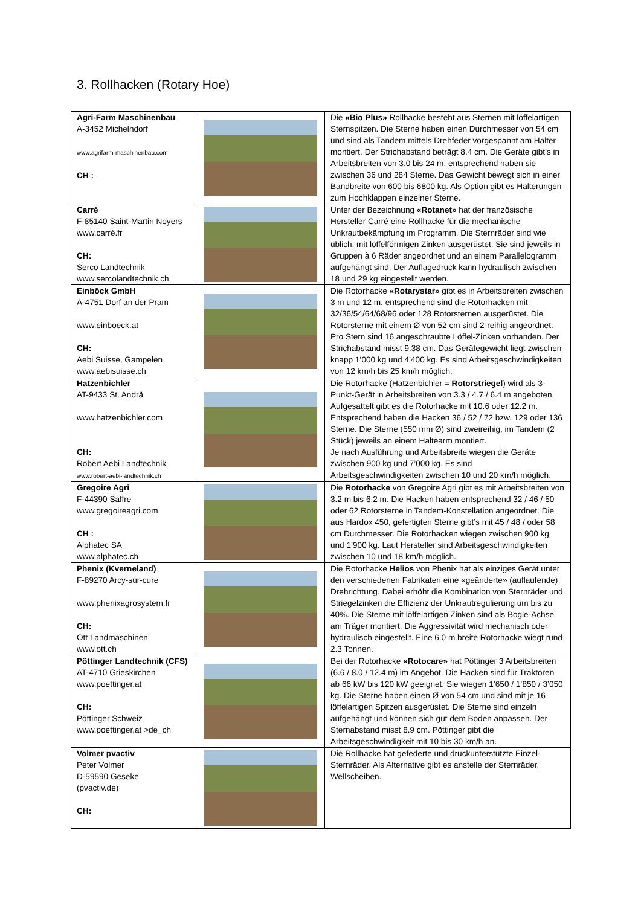3. Rollhacken (Rotary Hoe)
| Agri-Farm Maschinenbau A-3452 Michelndorf www.agrifarm-maschinenbau.com CH : | | Die «Bio Plus» Rollhacke besteht aus Sternen mit löffelartigen Sternspitzen. Die Sterne haben einen Durchmesser von 54 cm und sind als Tandem mittels Drehfeder vorgespannt am Halter montiert. Der Strichabstand beträgt 8.4 cm. Die Geräte gibt’s in Arbeitsbreiten von 3.0 bis 24 m, entsprechend haben sie zwischen 36 und 284 Sterne. Das Gewicht bewegt sich in einer Bandbreite von 600 bis 6800 kg. Als Option gibt es Halterungen zum Hochklappen einzelner Sterne. |
| Carré F-85140 Saint-Martin Noyers www.carré.fr CH: Serco Landtechnik www.sercolandtechnik.ch | | Unter der Bezeichnung «Rotanet» hat der französische Hersteller Carré eine Rollhacke für die mechanische Unkrautbekämpfung im Programm. Die Sternräder sind wie üblich, mit löffelförmigen Zinken ausgerüstet. Sie sind jeweils in Gruppen à 6 Räder angeordnet und an einem Parallelogramm aufgehängt sind. Der Auflagedruck kann hydraulisch zwischen 18 und 29 kg eingestellt werden. |
| Einböck GmbH A-4751 Dorf an der Pram www.einboeck.at CH: Aebi Suisse, Gampelen www.aebisuisse.ch | | Die Rotorhacke «Rotarystar» gibt es in Arbeitsbreiten zwischen 3 m und 12 m. entsprechend sind die Rotorhacken mit 32/36/54/64/68/96 oder 128 Rotorsternen ausgerüstet. Die Rotorsterne mit einem Ø von 52 cm sind 2-reihig angeordnet. Pro Stern sind 16 angeschraubte Löffel-Zinken vorhanden. Der Strichabstand misst 9.38 cm. Das Gerätegewicht liegt zwischen knapp 1’000 kg und 4’400 kg. Es sind Arbeitsgeschwindigkeiten von 12 km/h bis 25 km/h möglich. |
| Hatzenbichler AT-9433 St. Andrä www.hatzenbichler.com CH: Robert Aebi Landtechnik www.robert-aebi-landtechnik.ch | | Die Rotorhacke (Hatzenbichler = Rotorstriegel ) wird als 3-Punkt-Gerät in Arbeitsbreiten von 3.3 / 4.7 / 6.4 m angeboten. Aufgesattelt gibt es die Rotorhacke mit 10.6 oder 12.2 m. Entsprechend haben die Hacken 36 / 52 / 72 bzw. 129 oder 136 Sterne. Die Sterne (550 mm Ø) sind zweireihig, im Tandem (2 Stück) jeweils an einem Haltearm montiert. Je nach Ausführung und Arbeitsbreite wiegen die Geräte zwischen 900 kg und 7’000 kg. Es sind Arbeitsgeschwindigkeiten zwischen 10 und 20 km/h möglich. |
| Gregoire Agri F-44390 Saffre www.gregoireagri.com CH : Alphatec SA www.alphatec.ch | | Die Rotorhacke von Gregoire Agri gibt es mit Arbeitsbreiten von 3.2 m bis 6.2 m. Die Hacken haben entsprechend 32 / 46 / 50 oder 62 Rotorsterne in Tandem-Konstellation angeordnet. Die aus Hardox 450, gefertigten Sterne gibt’s mit 45 / 48 / oder 58 cm Durchmesser. Die Rotorhacken wiegen zwischen 900 kg und 1’900 kg. Laut Hersteller sind Arbeitsgeschwindigkeiten zwischen 10 und 18 km/h möglich. |
| Phenix (Kverneland) F-89270 Arcy-sur-cure www.phenixagrosystem.fr CH: Ott Landmaschinen www.ott.ch | | Die Rotorhacke Helios von Phenix hat als einziges Gerät unter den verschiedenen Fabrikaten eine «geänderte» (auflaufende) Drehrichtung. Dabei erhöht die Kombination von Sternräder und Striegelzinken die Effizienz der Unkrautregulierung um bis zu 40%. Die Sterne mit löffelartigen Zinken sind als Bogie-Achse am Träger montiert. Die Aggressivität wird mechanisch oder hydraulisch eingestellt. Eine 6.0 m breite Rotorhacke wiegt rund 2.3 Tonnen. |
| Pöttinger Landtechnik (CFS) AT-4710 Grieskirchen www.poettinger.at CH: Pöttinger Schweiz www.poettinger.at >de_ch | | Bei der Rotorhacke «Rotocare» hat Pöttinger 3 Arbeitsbreiten (6.6 / 8.0 / 12.4 m) im Angebot. Die Hacken sind für Traktoren ab 66 kW bis 120 kW geeignet. Sie wiegen 1’650 / 1’850 / 3’050 kg. Die Sterne haben einen Ø von 54 cm und sind mit je 16 löffelartigen Spitzen ausgerüstet. Die Sterne sind einzeln aufgehängt und können sich gut dem Boden anpassen. Der Sternabstand misst 8.9 cm. Pöttinger gibt die Arbeitsgeschwindigkeit mit 10 bis 30 km/h an. |
| Volmer pvactiv Peter Volmer D-59590 Geseke (pvactiv.de) CH: | | Die Rollhacke hat gefederte und druckunterstützte Einzel-Sternräder. Als Alternative gibt es anstelle der Sternräder, Wellscheiben. |